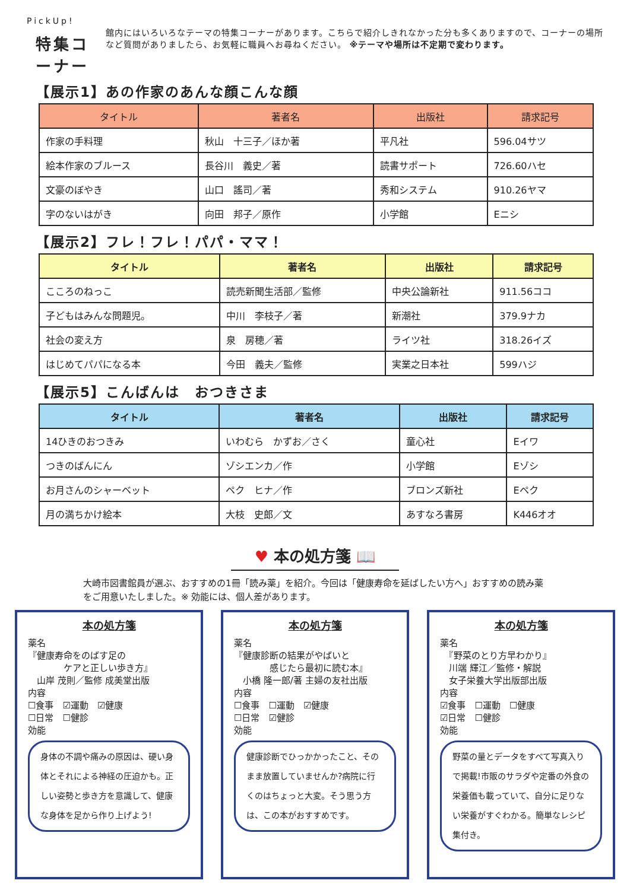PickUp!
特集コーナー
館内にはいろいろなテーマの特集コーナーがあります。こちらで紹介しきれなかった分も多くありますので、コーナーの場所など質問がありましたら、お気軽に職員へお尋ねください。 ※テーマや場所は不定期で変わります。
【展示1】あの作家のあんな顔こんな顔
| タイトル | 著者名 | 出版社 | 請求記号 |
| --- | --- | --- | --- |
| 作家の手料理 | 秋山 十三子／ほか著 | 平凡社 | 596.04サツ |
| 絵本作家のブルース | 長谷川 義史／著 | 読書サポート | 726.60ハセ |
| 文豪のぼやき | 山口 謠司／著 | 秀和システム | 910.26ヤマ |
| 字のないはがき | 向田 邦子／原作 | 小学館 | Eニシ |
【展示2】フレ！フレ！パパ・ママ！
| タイトル | 著者名 | 出版社 | 請求記号 |
| --- | --- | --- | --- |
| こころのねっこ | 読売新聞生活部／監修 | 中央公論新社 | 911.56ココ |
| 子どもはみんな問題児。 | 中川 李枝子／著 | 新潮社 | 379.9ナカ |
| 社会の変え方 | 泉 房穂／著 | ライツ社 | 318.26イズ |
| はじめてパパになる本 | 今田 義夫／監修 | 実業之日本社 | 599ハジ |
【展示5】こんばんは　おつきさま
| タイトル | 著者名 | 出版社 | 請求記号 |
| --- | --- | --- | --- |
| 14ひきのおつきみ | いわむら かずお／さく | 童心社 | Eイワ |
| つきのばんにん | ゾシエンカ／作 | 小学館 | Eゾシ |
| お月さんのシャーベット | ペク ヒナ／作 | ブロンズ新社 | Eペク |
| 月の満ちかけ絵本 | 大枝 史郎／文 | あすなろ書房 | K446オオ |
♥ 本の処方箋 📖
大崎市図書館員が選ぶ、おすすめの1冊「読み薬」を紹介。今回は「健康寿命を延ばしたい方へ」おすすめの読み薬をご用意いたしました。※ 効能には、個人差があります。
本の処方箋
薬名
『健康寿命をのばす足の
　　　　ケアと正しい歩き方』
　山岸 茂則／監修 成美堂出版
内容
☐食事　☑運動　☑健康
☐日常　☐健診
効能
身体の不調や痛みの原因は、硬い身体とそれによる神経の圧迫かも。正しい姿勢と歩き方を意識して、健康な身体を足から作り上げよう!
本の処方箋
薬名
『健康診断の結果がやばいと
　　　　感じたら最初に読む本』
　小橋 隆一郎/著 主婦の友社出版
内容
☐食事　☐運動　☑健康
☐日常　☑健診
効能
健康診断でひっかかったこと、そのまま放置していませんか?病院に行くのはちょっと大変。そう思う方は、この本がおすすめです。
本の処方箋
薬名
　『野菜のとり方早わかり』
　川端 輝江／監修・解説
　女子栄養大学出版部出版
内容
☑食事　☐運動　☐健康
☑日常　☐健診
効能
野菜の量とデータをすべて写真入りで掲載!市販のサラダや定番の外食の栄養価も載っていて、自分に足りない栄養がすぐわかる。簡単なレシピ集付き。